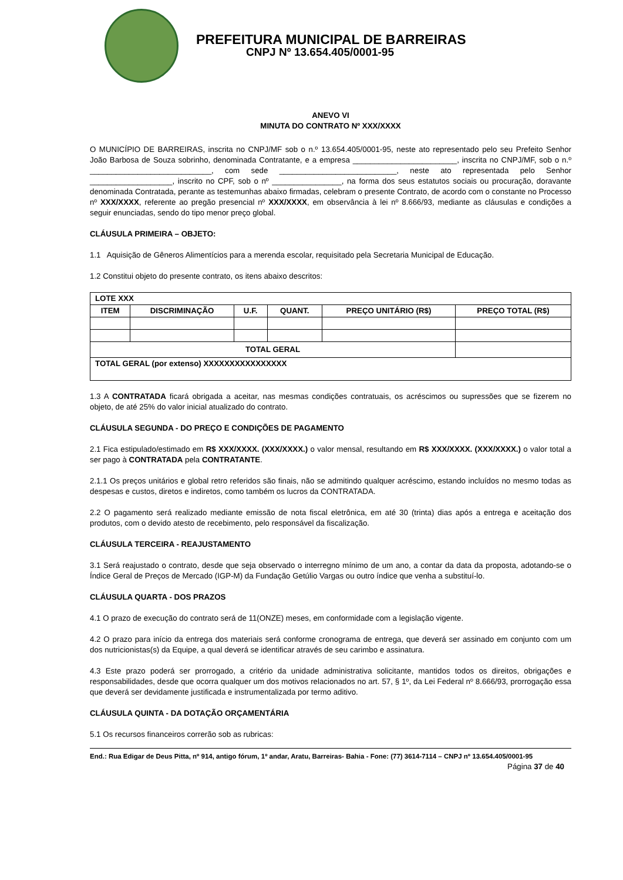PREFEITURA MUNICIPAL DE BARREIRAS
CNPJ Nº 13.654.405/0001-95
ANEVO VI
MINUTA DO CONTRATO Nº XXX/XXXX
O MUNICÍPIO DE BARREIRAS, inscrita no CNPJ/MF sob o n.º 13.654.405/0001-95, neste ato representado pelo seu Prefeito Senhor João Barbosa de Souza sobrinho, denominada Contratante, e a empresa ________________________, inscrita no CNPJ/MF, sob o n.º ____________________________, com sede ___________________________, neste ato representada pelo Senhor ___________________, inscrito no CPF, sob o nº ________________, na forma dos seus estatutos sociais ou procuração, doravante denominada Contratada, perante as testemunhas abaixo firmadas, celebram o presente Contrato, de acordo com o constante no Processo nº XXX/XXXX, referente ao pregão presencial nº XXX/XXXX, em observância à lei nº 8.666/93, mediante as cláusulas e condições a seguir enunciadas, sendo do tipo menor preço global.
CLÁUSULA PRIMEIRA – OBJETO:
1.1 Aquisição de Gêneros Alimentícios para a merenda escolar, requisitado pela Secretaria Municipal de Educação.
1.2 Constitui objeto do presente contrato, os itens abaixo descritos:
| LOTE XXX | | | | | |
| --- | --- | --- | --- | --- | --- |
| ITEM | DISCRIMINAÇÃO | U.F. | QUANT. | PREÇO UNITÁRIO (R$) | PREÇO TOTAL (R$) |
| TOTAL GERAL | | | | | |
| TOTAL GERAL (por extenso) XXXXXXXXXXXXXXXX | | | | | |
1.3 A CONTRATADA ficará obrigada a aceitar, nas mesmas condições contratuais, os acréscimos ou supressões que se fizerem no objeto, de até 25% do valor inicial atualizado do contrato.
CLÁUSULA SEGUNDA - DO PREÇO E CONDIÇÕES DE PAGAMENTO
2.1 Fica estipulado/estimado em R$ XXX/XXXX. (XXX/XXXX.) o valor mensal, resultando em R$ XXX/XXXX. (XXX/XXXX.) o valor total a ser pago à CONTRATADA pela CONTRATANTE.
2.1.1 Os preços unitários e global retro referidos são finais, não se admitindo qualquer acréscimo, estando incluídos no mesmo todas as despesas e custos, diretos e indiretos, como também os lucros da CONTRATADA.
2.2 O pagamento será realizado mediante emissão de nota fiscal eletrônica, em até 30 (trinta) dias após a entrega e aceitação dos produtos, com o devido atesto de recebimento, pelo responsável da fiscalização.
CLÁUSULA TERCEIRA - REAJUSTAMENTO
3.1 Será reajustado o contrato, desde que seja observado o interregno mínimo de um ano, a contar da data da proposta, adotando-se o Índice Geral de Preços de Mercado (IGP-M) da Fundação Getúlio Vargas ou outro índice que venha a substituí-lo.
CLÁUSULA QUARTA - DOS PRAZOS
4.1 O prazo de execução do contrato será de 11(ONZE) meses, em conformidade com a legislação vigente.
4.2 O prazo para início da entrega dos materiais será conforme cronograma de entrega, que deverá ser assinado em conjunto com um dos nutricionistas(s) da Equipe, a qual deverá se identificar através de seu carimbo e assinatura.
4.3 Este prazo poderá ser prorrogado, a critério da unidade administrativa solicitante, mantidos todos os direitos, obrigações e responsabilidades, desde que ocorra qualquer um dos motivos relacionados no art. 57, § 1º, da Lei Federal nº 8.666/93, prorrogação essa que deverá ser devidamente justificada e instrumentalizada por termo aditivo.
CLÁUSULA QUINTA - DA DOTAÇÃO ORÇAMENTÁRIA
5.1 Os recursos financeiros correrão sob as rubricas:
End.: Rua Edigar de Deus Pitta, nº 914, antigo fórum, 1º andar, Aratu, Barreiras- Bahia - Fone: (77) 3614-7114 – CNPJ nº 13.654.405/0001-95
Página 37 de 40